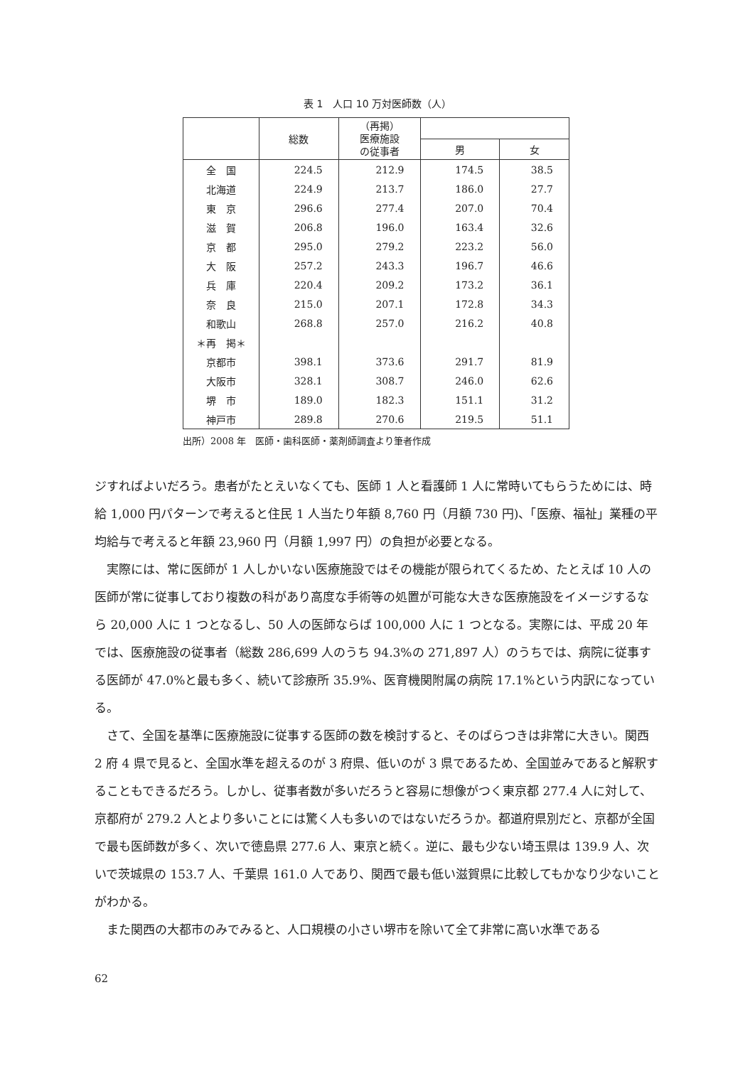表 1　人口 10 万対医師数（人）
| | 総数 | （再掲） 医療施設 の従事者 | | |
| --- | --- | --- | --- | --- |
| | | | 男 | 女 |
| 全 国 | 224.5 | 212.9 | 174.5 | 38.5 |
| 北海道 | 224.9 | 213.7 | 186.0 | 27.7 |
| 東 京 | 296.6 | 277.4 | 207.0 | 70.4 |
| 滋 賀 | 206.8 | 196.0 | 163.4 | 32.6 |
| 京 都 | 295.0 | 279.2 | 223.2 | 56.0 |
| 大 阪 | 257.2 | 243.3 | 196.7 | 46.6 |
| 兵 庫 | 220.4 | 209.2 | 173.2 | 36.1 |
| 奈 良 | 215.0 | 207.1 | 172.8 | 34.3 |
| 和歌山 | 268.8 | 257.0 | 216.2 | 40.8 |
| ＊再 掲＊ | | | | |
| 京都市 | 398.1 | 373.6 | 291.7 | 81.9 |
| 大阪市 | 328.1 | 308.7 | 246.0 | 62.6 |
| 堺 市 | 189.0 | 182.3 | 151.1 | 31.2 |
| 神戸市 | 289.8 | 270.6 | 219.5 | 51.1 |
出所）2008 年　医師・歯科医師・薬剤師調査より筆者作成
ジすればよいだろう。患者がたとえいなくても、医師 1 人と看護師 1 人に常時いてもらうためには、時給 1,000 円パターンで考えると住民 1 人当たり年額 8,760 円（月額 730 円)、「医療、福祉」業種の平均給与で考えると年額 23,960 円（月額 1,997 円）の負担が必要となる。
実際には、常に医師が 1 人しかいない医療施設ではその機能が限られてくるため、たとえば 10 人の医師が常に従事しており複数の科があり高度な手術等の処置が可能な大きな医療施設をイメージするなら 20,000 人に 1 つとなるし、50 人の医師ならば 100,000 人に 1 つとなる。実際には、平成 20 年では、医療施設の従事者（総数 286,699 人のうち 94.3%の 271,897 人）のうちでは、病院に従事する医師が 47.0%と最も多く、続いて診療所 35.9%、医育機関附属の病院 17.1%という内訳になっている。
さて、全国を基準に医療施設に従事する医師の数を検討すると、そのばらつきは非常に大きい。関西 2 府 4 県で見ると、全国水準を超えるのが 3 府県、低いのが 3 県であるため、全国並みであると解釈することもできるだろう。しかし、従事者数が多いだろうと容易に想像がつく東京都 277.4 人に対して、京都府が 279.2 人とより多いことには驚く人も多いのではないだろうか。都道府県別だと、京都が全国で最も医師数が多く、次いで徳島県 277.6 人、東京と続く。逆に、最も少ない埼玉県は 139.9 人、次いで茨城県の 153.7 人、千葉県 161.0 人であり、関西で最も低い滋賀県に比較してもかなり少ないことがわかる。
また関西の大都市のみでみると、人口規模の小さい堺市を除いて全て非常に高い水準である
62